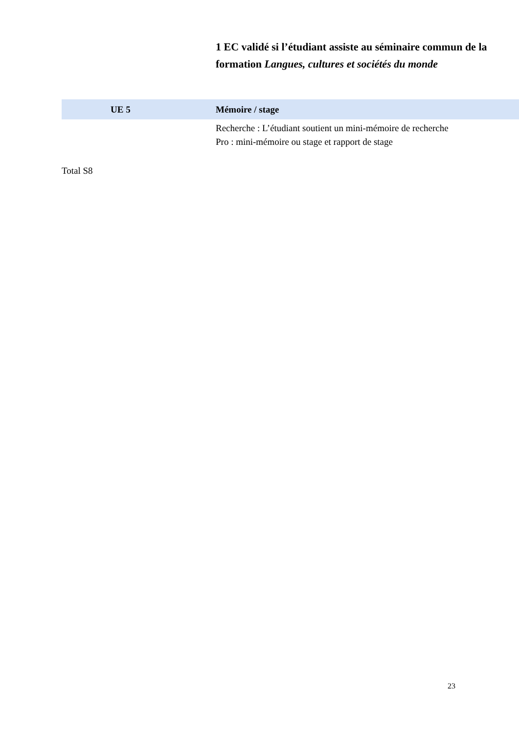1 EC validé si l’étudiant assiste au séminaire commun de la
formation Langues, cultures et sociétés du monde
| UE 5 | Mémoire / stage |
| | Recherche : L’étudiant soutient un mini-mémoire de recherche Pro : mini-mémoire ou stage et rapport de stage |
Total S8
23